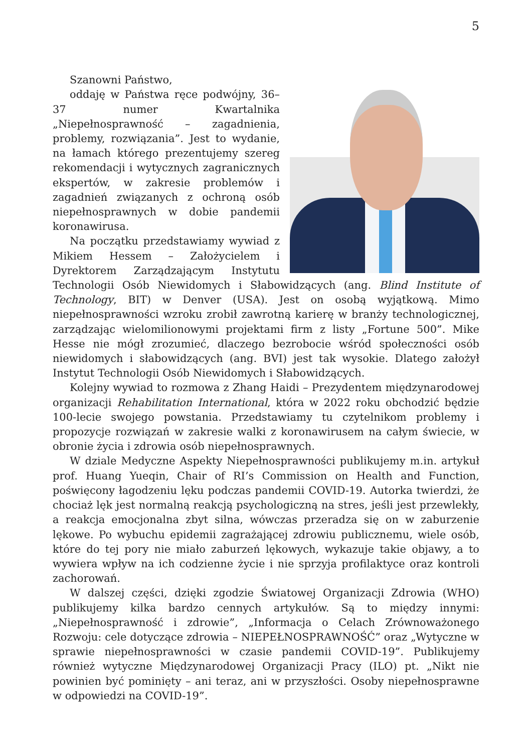5
Szanowni Państwo,
oddaję w Państwa ręce podwójny, 36–37 numer Kwartalnika „Niepełnosprawność – zagadnienia, problemy, rozwiązania”. Jest to wydanie, na łamach którego prezentujemy szereg rekomendacji i wytycznych zagranicznych ekspertów, w zakresie problemów i zagadnień związanych z ochroną osób niepełnosprawnych w dobie pandemii koronawirusa.
Na początku przedstawiamy wywiad z Mikiem Hessem – Założycielem i Dyrektorem Zarządzającym Instytutu Technologii Osób Niewidomych i Słabowidzących (ang. Blind Institute of Technology, BIT) w Denver (USA). Jest on osobą wyjątkową. Mimo niepełnosprawności wzroku zrobił zawrotną karierę w branży technologicznej, zarządzając wielomilionowymi projektami firm z listy „Fortune 500”. Mike Hesse nie mógł zrozumieć, dlaczego bezrobocie wśród społeczności osób niewidomych i słabowidzących (ang. BVI) jest tak wysokie. Dlatego założył Instytut Technologii Osób Niewidomych i Słabowidzących.
Kolejny wywiad to rozmowa z Zhang Haidi – Prezydentem międzynarodowej organizacji Rehabilitation International, która w 2022 roku obchodzić będzie 100-lecie swojego powstania. Przedstawiamy tu czytelnikom problemy i propozycje rozwiązań w zakresie walki z koronawirusem na całym świecie, w obronie życia i zdrowia osób niepełnosprawnych.
W dziale Medyczne Aspekty Niepełnosprawności publikujemy m.in. artykuł prof. Huang Yueqin, Chair of RI’s Commission on Health and Function, poświęcony łagodzeniu lęku podczas pandemii COVID-19. Autorka twierdzi, że chociaż lęk jest normalną reakcją psychologiczną na stres, jeśli jest przewlekły, a reakcja emocjonalna zbyt silna, wówczas przeradza się on w zaburzenie lękowe. Po wybuchu epidemii zagrażającej zdrowiu publicznemu, wiele osób, które do tej pory nie miało zaburzeń lękowych, wykazuje takie objawy, a to wywiera wpływ na ich codzienne życie i nie sprzyja profilaktyce oraz kontroli zachorowań.
W dalszej części, dzięki zgodzie Światowej Organizacji Zdrowia (WHO) publikujemy kilka bardzo cennych artykułów. Są to między innymi: „Niepełnosprawność i zdrowie”, „Informacja o Celach Zrównoważonego Rozwoju: cele dotyczące zdrowia – NIEPEŁNOSPRAWNOŚĆ” oraz „Wytyczne w sprawie niepełnosprawności w czasie pandemii COVID-19”. Publikujemy również wytyczne Międzynarodowej Organizacji Pracy (ILO) pt. „Nikt nie powinien być pominięty – ani teraz, ani w przyszłości. Osoby niepełnosprawne w odpowiedzi na COVID-19”.